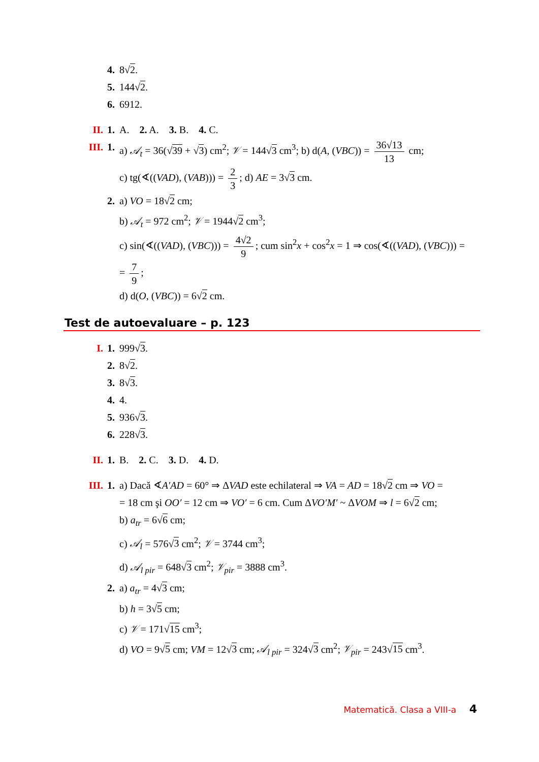4. 8√2.
5. 144√2.
6. 6912.
II. 1. A. 2. A. 3. B. 4. C.
III. 1. a) 𝒜<sub>t</sub> = 36(√39 + √3) cm<sup>2</sup>; 𝒱 = 144√3 cm<sup>3</sup>; b) d(A, (VBC)) = 36√13 13 cm;
c) tg(∢((VAD), (VAB))) = 2 3; d) AE = 3√3 cm.
2. a) VO = 18√2 cm;
b) 𝒜<sub>t</sub> = 972 cm<sup>2</sup>; 𝒱 = 1944√2 cm<sup>3</sup>;
c) sin(∢((VAD), (VBC))) = 4√2 9; cum sin<sup>2</sup>x + cos<sup>2</sup>x = 1 ⇒ cos(∢((VAD), (VBC))) =
= 7 9;
d) d(O, (VBC)) = 6√2 cm.
Test de autoevaluare – p. 123
I. 1. 999√3.
2. 8√2.
3. 8√3.
4. 4.
5. 936√3.
6. 228√3.
II. 1. B. 2. C. 3. D. 4. D.
III. 1. a) Dacă ∢A′AD = 60° ⇒ ΔVAD este echilateral ⇒ VA = AD = 18√2 cm ⇒ VO =
= 18 cm şi OO′ = 12 cm ⇒ VO′ = 6 cm. Cum ΔVO′M′ ~ ΔVOM ⇒ l = 6√2 cm;
b) a<sub>tr</sub> = 6√6 cm;
c) 𝒜<sub>l</sub> = 576√3 cm<sup>2</sup>; 𝒱 = 3744 cm<sup>3</sup>;
d) 𝒜<sub>l pir</sub> = 648√3 cm<sup>2</sup>; 𝒱<sub>pir</sub> = 3888 cm<sup>3</sup>.
2. a) a<sub>tr</sub> = 4√3 cm;
b) h = 3√5 cm;
c) 𝒱 = 171√15 cm<sup>3</sup>;
d) VO = 9√5 cm; VM = 12√3 cm; 𝒜<sub>l pir</sub> = 324√3 cm<sup>2</sup>; 𝒱<sub>pir</sub> = 243√15 cm<sup>3</sup>.
Matematică. Clasa a VIII-a 4